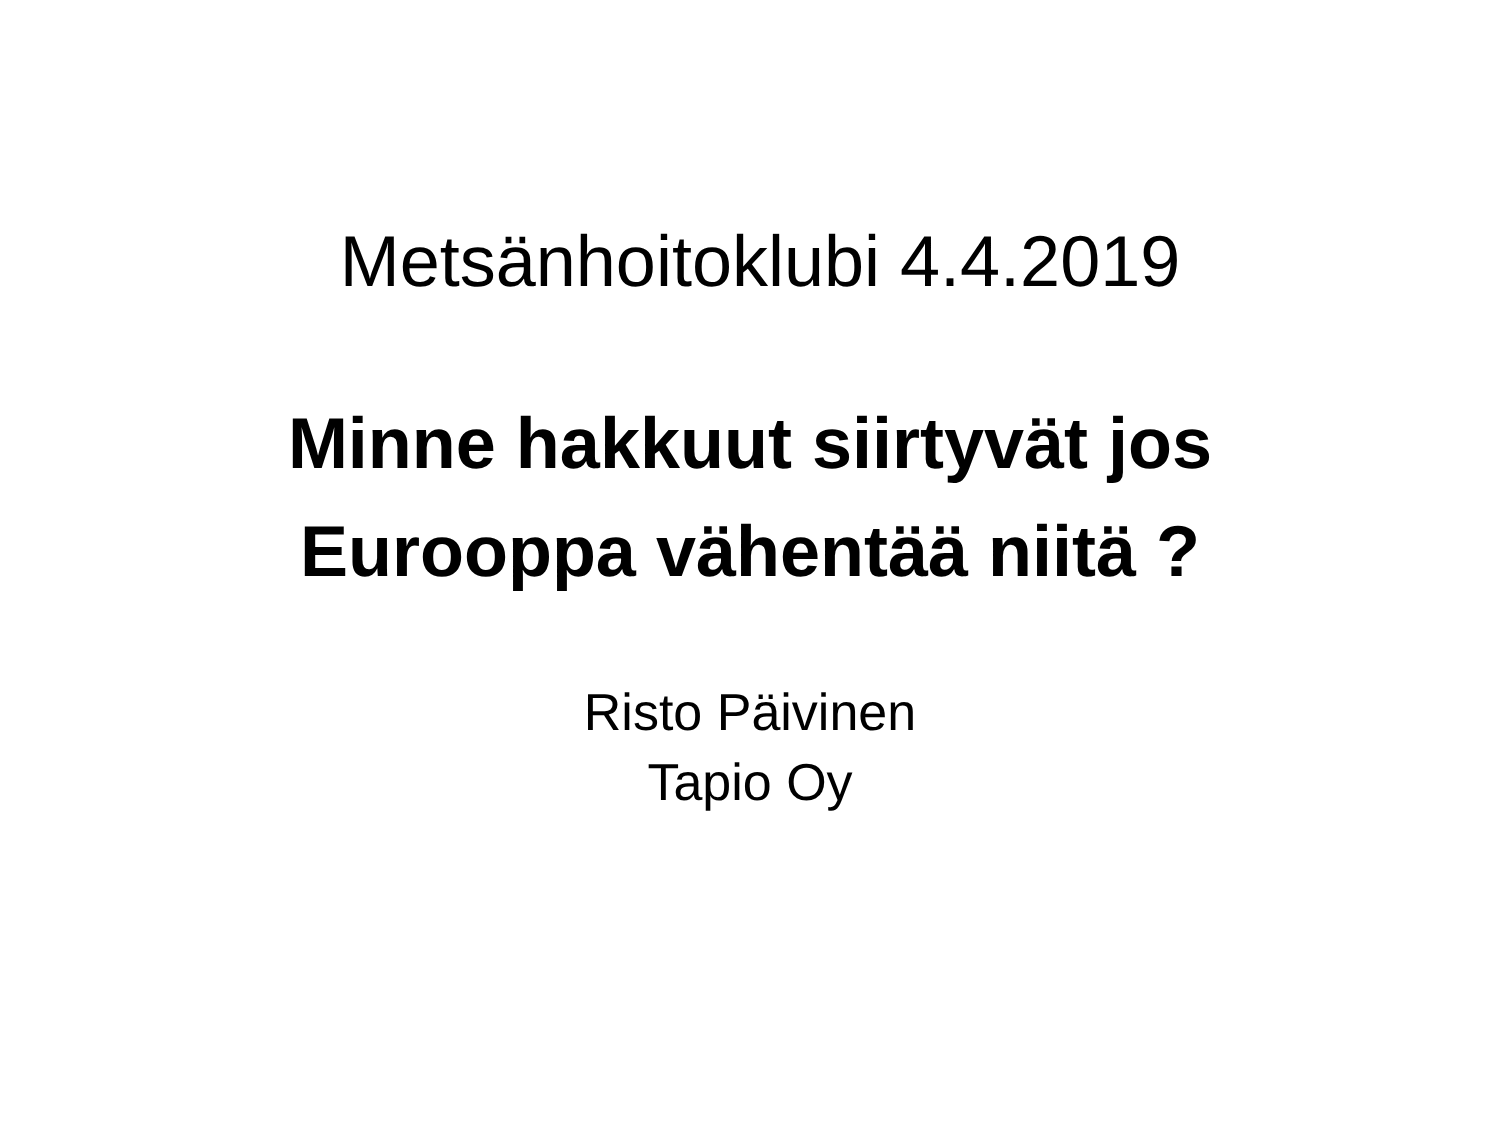Metsänhoitoklubi 4.4.2019
Minne hakkuut siirtyvät jos
Eurooppa vähentää niitä ?
Risto Päivinen
Tapio Oy